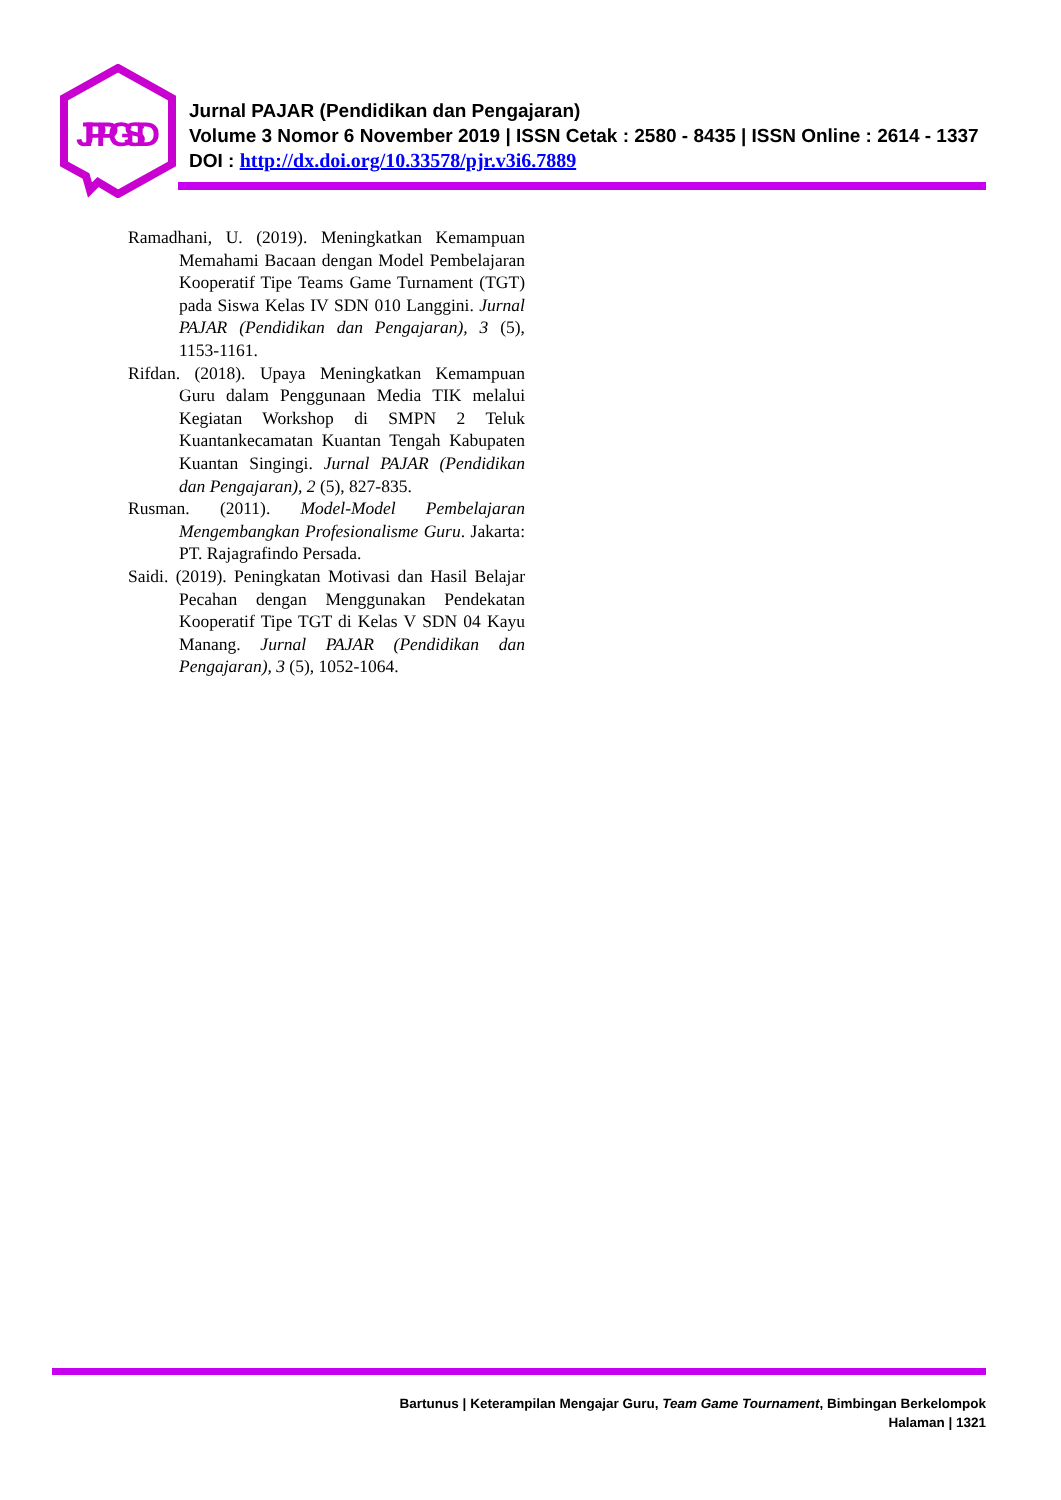JPPGSD
Jurnal PAJAR (Pendidikan dan Pengajaran)
Volume 3 Nomor 6 November 2019 | ISSN Cetak : 2580 - 8435 | ISSN Online : 2614 - 1337
DOI : http://dx.doi.org/10.33578/pjr.v3i6.7889
Ramadhani, U. (2019). Meningkatkan Kemampuan Memahami Bacaan dengan Model Pembelajaran Kooperatif Tipe Teams Game Turnament (TGT) pada Siswa Kelas IV SDN 010 Langgini. Jurnal PAJAR (Pendidikan dan Pengajaran), 3 (5), 1153-1161.
Rifdan. (2018). Upaya Meningkatkan Kemampuan Guru dalam Penggunaan Media TIK melalui Kegiatan Workshop di SMPN 2 Teluk Kuantankecamatan Kuantan Tengah Kabupaten Kuantan Singingi. Jurnal PAJAR (Pendidikan dan Pengajaran), 2 (5), 827-835.
Rusman. (2011). Model-Model Pembelajaran Mengembangkan Profesionalisme Guru. Jakarta: PT. Rajagrafindo Persada.
Saidi. (2019). Peningkatan Motivasi dan Hasil Belajar Pecahan dengan Menggunakan Pendekatan Kooperatif Tipe TGT di Kelas V SDN 04 Kayu Manang. Jurnal PAJAR (Pendidikan dan Pengajaran), 3 (5), 1052-1064.
Bartunus | Keterampilan Mengajar Guru, Team Game Tournament, Bimbingan Berkelompok
Halaman | 1321